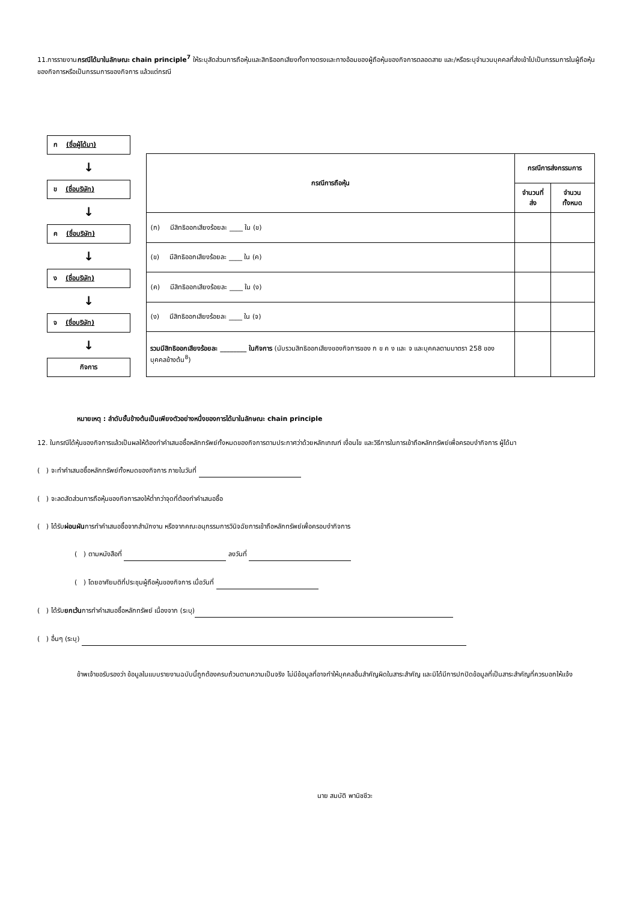11.การรายงานกรณีได้มาในลักษณะ chain principle<sup>7</sup> ให้ระบุสัดส่วนการถือหุ้นและสิทธิออกเสียงทั้งทางตรงและทางอ้อมของผู้ถือหุ้นของกิจการตลอดสาย และ/หรือระบุจำนวนบุคคลที่ส่งเข้าไปเป็นกรรมการในผู้ถือหุ้นของกิจการหรือเป็นกรรมการของกิจการ แล้วแต่กรณี
ก (ชื่อผู้ได้มา)
↓
ข (ชื่อบริษัท)
↓
ค (ชื่อบริษัท)
↓
ง (ชื่อบริษัท)
↓
จ (ชื่อบริษัท)
↓
กิจการ
| กรณีการถือหุ้น | กรณีการส่งกรรมการ | |
| --- | --- | --- |
| | จำนวนที่ส่ง | จำนวนทั้งหมด |
| (ก) มีสิทธิออกเสียงร้อยละ ____ ใน (ข) | | |
| (ข) มีสิทธิออกเสียงร้อยละ ____ ใน (ค) | | |
| (ค) มีสิทธิออกเสียงร้อยละ ____ ใน (ง) | | |
| (ง) มีสิทธิออกเสียงร้อยละ ____ ใน (จ) | | |
| รวมมีสิทธิออกเสียงร้อยละ ________ ในกิจการ (นับรวมสิทธิออกเสียงของกิจการของ ก ข ค ง และ จ และบุคคลตามมาตรา 258 ของบุคคลข้างต้น<sup>8</sup>) | | |
หมายเหตุ : ลำดับชั้นข้างต้นเป็นเพียงตัวอย่างหนึ่งของการได้มาในลักษณะ chain principle
12. ในกรณีได้หุ้นของกิจการแล้วเป็นผลให้ต้องทำคำเสนอซื้อหลักทรัพย์ทั้งหมดของกิจการตามประกาศว่าด้วยหลักเกณฑ์ เงื่อนไข และวิธีการในการเข้าถือหลักทรัพย์เพื่อครอบงำกิจการ ผู้ได้มา
( ) จะทำคำเสนอซื้อหลักทรัพย์ทั้งหมดของกิจการ ภายในวันที่
( ) จะลดสัดส่วนการถือหุ้นของกิจการลงให้ต่ำกว่าจุดที่ต้องทำคำเสนอซื้อ
( ) ได้รับผ่อนผันการทำคำเสนอซื้อจากสำนักงาน หรือจากคณะอนุกรรมการวินิจฉัยการเข้าถือหลักทรัพย์เพื่อครอบงำกิจการ
( ) ตามหนังสือที่ ลงวันที่
( ) โดยอาศัยมติที่ประชุมผู้ถือหุ้นของกิจการ เมื่อวันที่
( ) ได้รับยกเว้นการทำคำเสนอซื้อหลักทรัพย์ เนื่องจาก (ระบุ)
( ) อื่นๆ (ระบุ)
ข้าพเจ้าขอรับรองว่า ข้อมูลในแบบรายงานฉบับนี้ถูกต้องครบถ้วนตามความเป็นจริง ไม่มีข้อมูลที่อาจทำให้บุคคลอื่นสำคัญผิดในสาระสำคัญ และมิได้มีการปกปิดข้อมูลที่เป็นสาระสำคัญที่ควรบอกให้แจ้ง
นาย สมบัติ พานิชชีวะ